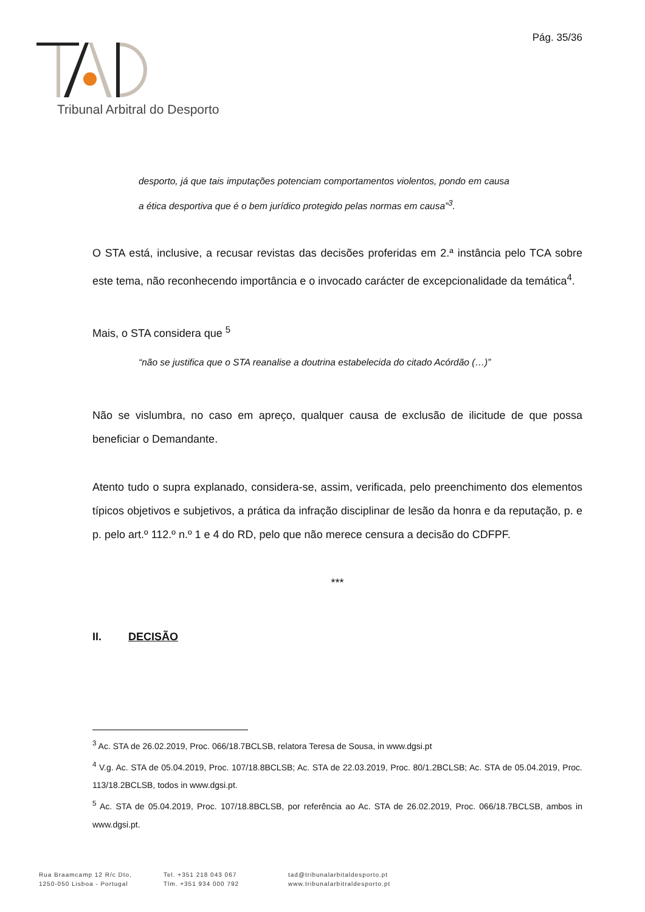Pág. 35/36
Tribunal Arbitral do Desporto
desporto, já que tais imputações potenciam comportamentos violentos, pondo em causa a ética desportiva que é o bem jurídico protegido pelas normas em causa”<sup>3</sup>.
O STA está, inclusive, a recusar revistas das decisões proferidas em 2.ª instância pelo TCA sobre este tema, não reconhecendo importância e o invocado carácter de excepcionalidade da temática<sup>4</sup>.
Mais, o STA considera que <sup>5</sup>
“não se justifica que o STA reanalise a doutrina estabelecida do citado Acórdão (…)”
Não se vislumbra, no caso em apreço, qualquer causa de exclusão de ilicitude de que possa beneficiar o Demandante.
Atento tudo o supra explanado, considera-se, assim, verificada, pelo preenchimento dos elementos típicos objetivos e subjetivos, a prática da infração disciplinar de lesão da honra e da reputação, p. e p. pelo art.º 112.º n.º 1 e 4 do RD, pelo que não merece censura a decisão do CDFPF.
***
II. DECISÃO
<sup>3</sup> Ac. STA de 26.02.2019, Proc. 066/18.7BCLSB, relatora Teresa de Sousa, in www.dgsi.pt
<sup>4</sup> V.g. Ac. STA de 05.04.2019, Proc. 107/18.8BCLSB; Ac. STA de 22.03.2019, Proc. 80/1.2BCLSB; Ac. STA de 05.04.2019, Proc. 113/18.2BCLSB, todos in www.dgsi.pt.
<sup>5</sup> Ac. STA de 05.04.2019, Proc. 107/18.8BCLSB, por referência ao Ac. STA de 26.02.2019, Proc. 066/18.7BCLSB, ambos in www.dgsi.pt.
Rua Braamcamp 12 R/c Dto,
1250-050 Lisboa - Portugal
Tel. +351 218 043 067
Tlm. +351 934 000 792
tad@tribunalarbitaldesporto.pt
www.tribunalarbitraldesporto.pt